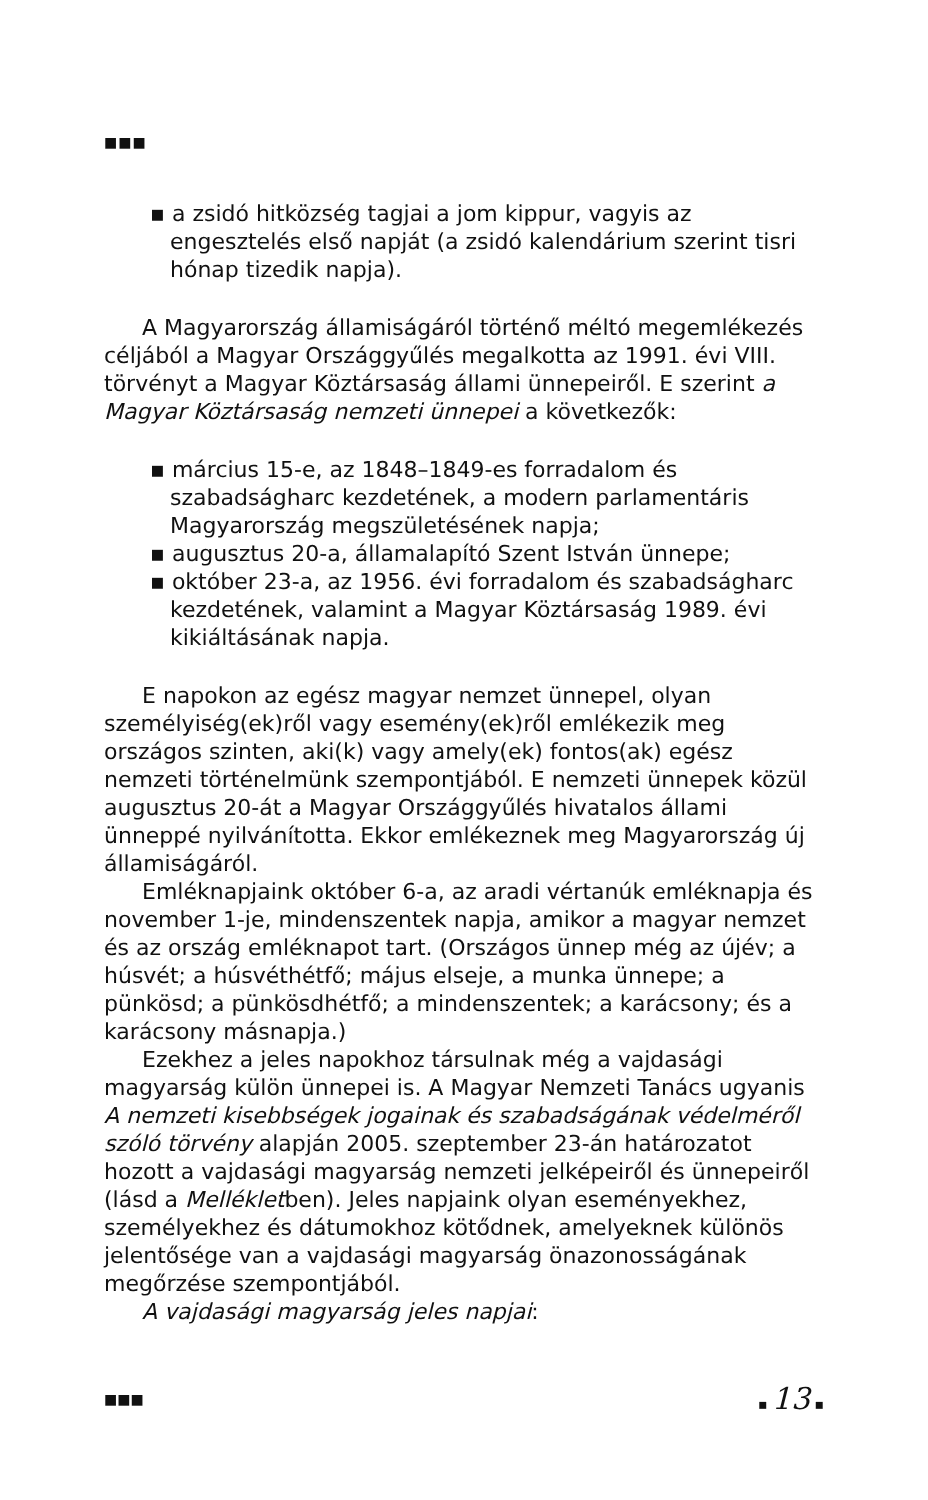■■■
▪ a zsidó hitközség tagjai a jom kippur, vagyis az engesztelés első napját (a zsidó kalendárium szerint tisri hónap tizedik napja).
A Magyarország államiságáról történő méltó megemlékezés céljából a Magyar Országgyűlés megalkotta az 1991. évi VIII. törvényt a Magyar Köztársaság állami ünnepeiről. E szerint a Magyar Köztársaság nemzeti ünnepei a következők:
▪ március 15-e, az 1848–1849-es forradalom és szabadságharc kezdetének, a modern parlamentáris Magyarország megszületésének napja;
▪ augusztus 20-a, államalapító Szent István ünnepe;
▪ október 23-a, az 1956. évi forradalom és szabadságharc kezdetének, valamint a Magyar Köztársaság 1989. évi kikiáltásának napja.
E napokon az egész magyar nemzet ünnepel, olyan személyiség(ek)ről vagy esemény(ek)ről emlékezik meg országos szinten, aki(k) vagy amely(ek) fontos(ak) egész nemzeti történelmünk szempontjából. E nemzeti ünnepek közül augusztus 20-át a Magyar Országgyűlés hivatalos állami ünneppé nyilvánította. Ekkor emlékeznek meg Magyarország új államiságáról.
Emléknapjaink október 6-a, az aradi vértanúk emléknapja és november 1-je, mindenszentek napja, amikor a magyar nemzet és az ország emléknapot tart. (Országos ünnep még az újév; a húsvét; a húsvéthétfő; május elseje, a munka ünnepe; a pünkösd; a pünkösdhétfő; a mindenszentek; a karácsony; és a karácsony másnapja.)
Ezekhez a jeles napokhoz társulnak még a vajdasági magyarság külön ünnepei is. A Magyar Nemzeti Tanács ugyanis A nemzeti kisebbségek jogainak és szabadságának védelméről szóló törvény alapján 2005. szeptember 23-án határozatot hozott a vajdasági magyarság nemzeti jelképeiről és ünnepeiről (lásd a Mellékletben). Jeles napjaink olyan eseményekhez, személyekhez és dátumokhoz kötődnek, amelyeknek különös jelentősége van a vajdasági magyarság önazonosságának megőrzése szempontjából.
A vajdasági magyarság jeles napjai:
■■■ ▪ 13 ▪